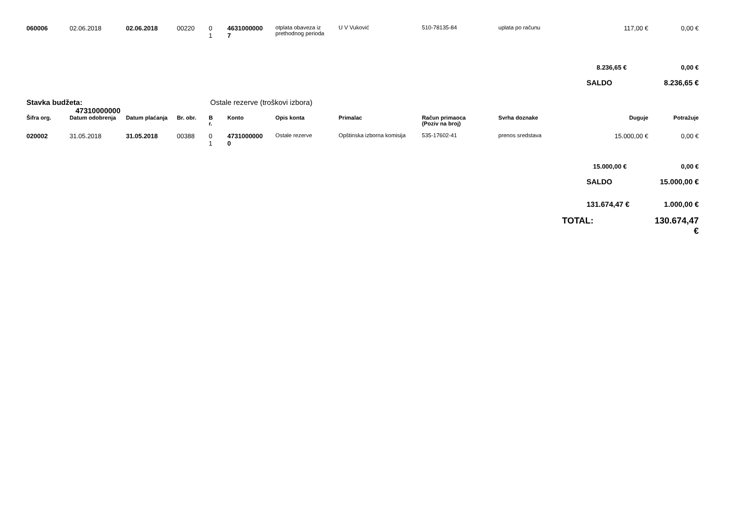| 060006 | 02.06.2018 | 02.06.2018 | 00220 | 0 1 | 4631000000 7 | otplata obaveza iz prethodnog perioda | U V Vuković | 510-78135-84 | uplata po računu | 117,00 € | 0,00 € |
| | | | | | | | | | | 8.236,65 € | 0,00 € |
| | | | | | | | | | | SALDO | 8.236,65 € |
| Stavka budžeta: 47310000000 | | | Ostale rezerve (troškovi izbora) | | | | | | | | |
| Šifra org. | Datum odobrenja | Datum plaćanja | Br. obr. | B r. | Konto | Opis konta | Primalac | Račun primaoca (Poziv na broj) | Svrha doznake | Duguje | Potražuje |
| 020002 | 31.05.2018 | 31.05.2018 | 00388 | 0 1 | 4731000000 0 | Ostale rezerve | Opštinska izborna komisija | 535-17602-41 | prenos sredstava | 15.000,00 € | 0,00 € |
| | | | | | | | | | | 15.000,00 € | 0,00 € |
| | | | | | | | | | | SALDO | 15.000,00 € |
| | | | | | | | | | | 131.674,47 € | 1.000,00 € |
| | | | | | | | | | TOTAL: | | 130.674,47 € |